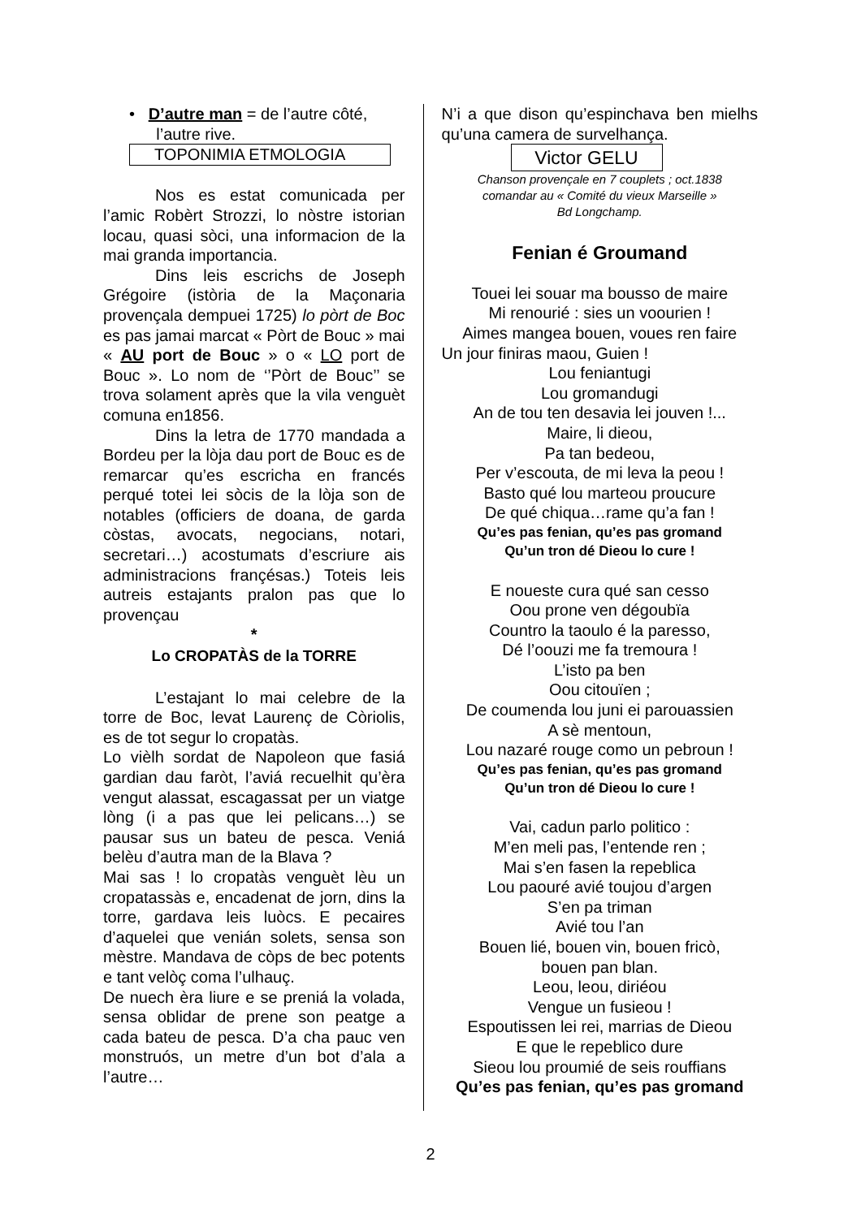• D’autre man = de l’autre côté,
l’autre rive.
TOPONIMIA ETMOLOGIA
Nos es estat comunicada per l’amic Robèrt Strozzi, lo nòstre istorian locau, quasi sòci, una informacion de la mai granda importancia.
Dins leis escrichs de Joseph Grégoire (istòria de la Maçonaria provençala dempuei 1725) lo pòrt de Boc es pas jamai marcat « Pòrt de Bouc » mai « AU port de Bouc » o « LO port de Bouc ». Lo nom de ‘’Pòrt de Bouc’’ se trova solament après que la vila venguèt comuna en1856.
Dins la letra de 1770 mandada a Bordeu per la lòja dau port de Bouc es de remarcar qu’es escricha en francés perqué totei lei sòcis de la lòja son de notables (officiers de doana, de garda còstas, avocats, negocians, notari, secretari…) acostumats d’escriure ais administracions françésas.) Toteis leis autreis estajants pralon pas que lo provençau
*
Lo CROPATÀS de la TORRE
L’estajant lo mai celebre de la torre de Boc, levat Laurenç de Còriolis, es de tot segur lo cropatàs.
Lo vièlh sordat de Napoleon que fasiá gardian dau faròt, l’aviá recuelhit qu’èra vengut alassat, escagassat per un viatge lòng (i a pas que lei pelicans…) se pausar sus un bateu de pesca. Veniá belèu d’autra man de la Blava ?
Mai sas ! lo cropatàs venguèt lèu un cropatassàs e, encadenat de jorn, dins la torre, gardava leis luòcs. E pecaires d’aquelei que venián solets, sensa son mèstre. Mandava de còps de bec potents e tant velòç coma l’ulhauç.
De nuech èra liure e se preniá la volada, sensa oblidar de prene son peatge a cada bateu de pesca. D’a cha pauc ven monstruós, un metre d’un bot d’ala a l’autre…
N’i a que dison qu’espinchava ben mielhs qu’una camera de survelhança.
Victor GELU
Chanson provençale en 7 couplets ; oct.1838
comandar au « Comité du vieux Marseille »
Bd Longchamp.
Fenian é Groumand
Touei lei souar ma bousso de maire
Mi renourié : sies un voourien !
Aimes mangea bouen, voues ren faire
Un jour finiras maou, Guien !
Lou feniantugi
Lou gromandugi
An de tou ten desavia lei jouven !...
Maire, li dieou,
Pa tan bedeou,
Per v’escouta, de mi leva la peou !
Basto qué lou marteou proucure
De qué chiqua…rame qu’a fan !
Qu’es pas fenian, qu’es pas gromand
Qu’un tron dé Dieou lo cure !
E noueste cura qué san cesso
Oou prone ven dégoubïa
Countro la taoulo é la paresso,
Dé l’oouzi me fa tremoura !
L’isto pa ben
Oou citouïen ;
De coumenda lou juni ei parouassien
A sè mentoun,
Lou nazaré rouge como un pebroun !
Qu’es pas fenian, qu’es pas gromand
Qu’un tron dé Dieou lo cure !
Vai, cadun parlo politico :
M’en meli pas, l’entende ren ;
Mai s’en fasen la repeblica
Lou paouré avié toujou d’argen
S’en pa triman
Avié tou l’an
Bouen lié, bouen vin, bouen fricò,
bouen pan blan.
Leou, leou, diriéou
Vengue un fusieou !
Espoutissen lei rei, marrias de Dieou
E que le repeblico dure
Sieou lou proumié de seis rouffians
Qu’es pas fenian, qu’es pas gromand
2